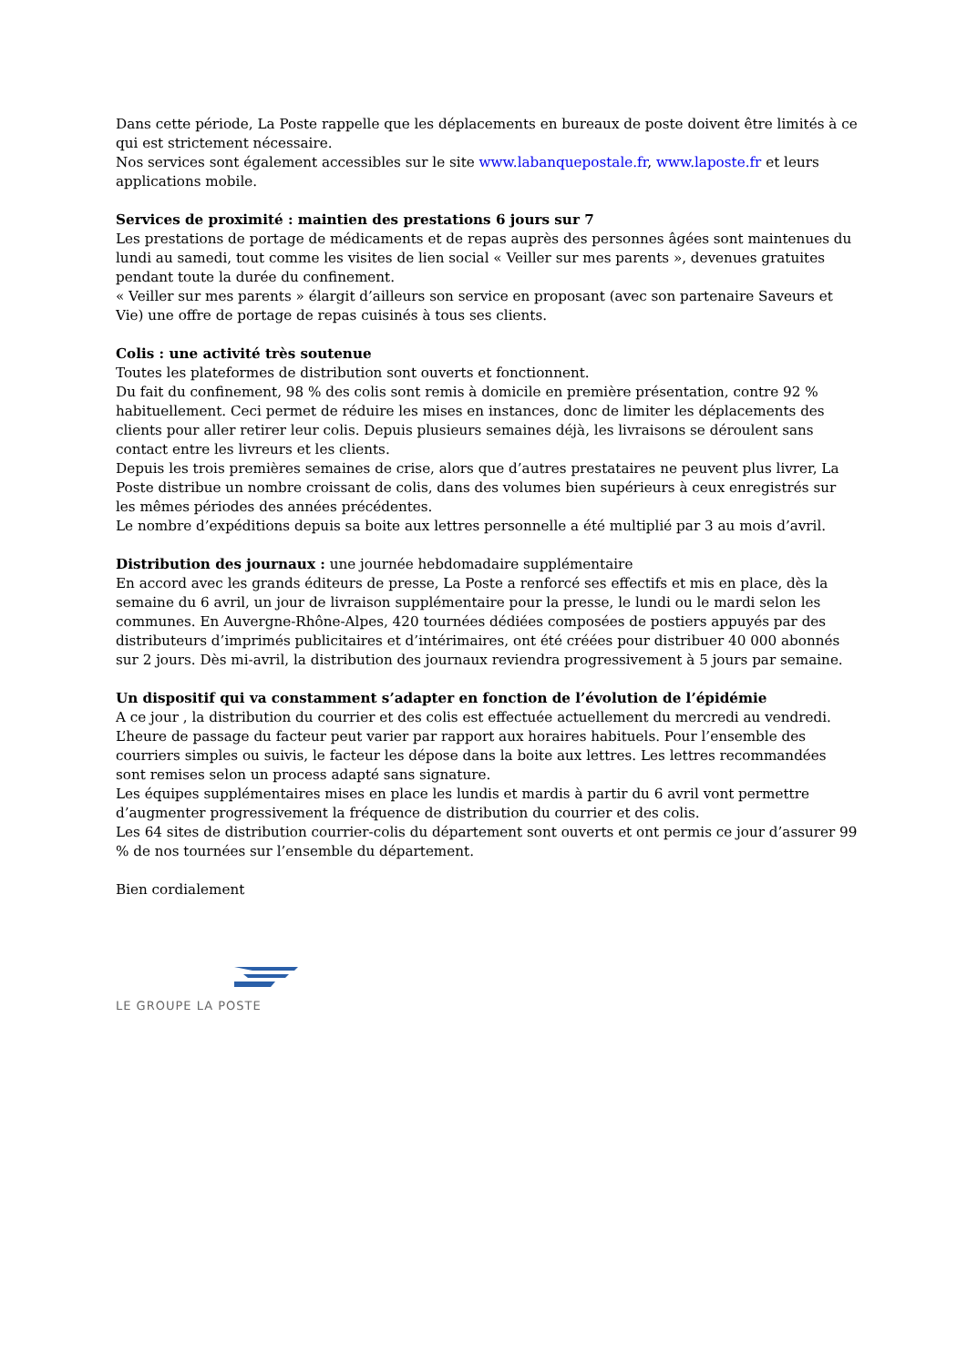Dans cette période, La Poste rappelle que les déplacements en bureaux de poste doivent être limités à ce qui est strictement nécessaire.
Nos services sont également accessibles sur le site www.labanquepostale.fr, www.laposte.fr et leurs applications mobile.
Services de proximité : maintien des prestations 6 jours sur 7
Les prestations de portage de médicaments et de repas auprès des personnes âgées sont maintenues du lundi au samedi, tout comme les visites de lien social « Veiller sur mes parents », devenues gratuites pendant toute la durée du confinement.
« Veiller sur mes parents » élargit d’ailleurs son service en proposant (avec son partenaire Saveurs et Vie) une offre de portage de repas cuisinés à tous ses clients.
Colis : une activité très soutenue
Toutes les plateformes de distribution sont ouverts et fonctionnent.
Du fait du confinement, 98 % des colis sont remis à domicile en première présentation, contre 92 % habituellement. Ceci permet de réduire les mises en instances, donc de limiter les déplacements des clients pour aller retirer leur colis. Depuis plusieurs semaines déjà, les livraisons se déroulent sans contact entre les livreurs et les clients.
Depuis les trois premières semaines de crise, alors que d’autres prestataires ne peuvent plus livrer, La Poste distribue un nombre croissant de colis, dans des volumes bien supérieurs à ceux enregistrés sur les mêmes périodes des années précédentes.
Le nombre d’expéditions depuis sa boite aux lettres personnelle a été multiplié par 3 au mois d’avril.
Distribution des journaux : une journée hebdomadaire supplémentaire
En accord avec les grands éditeurs de presse, La Poste a renforcé ses effectifs et mis en place, dès la semaine du 6 avril, un jour de livraison supplémentaire pour la presse, le lundi ou le mardi selon les communes. En Auvergne-Rhône-Alpes, 420 tournées dédiées composées de postiers appuyés par des distributeurs d’imprimés publicitaires et d’intérimaires, ont été créées pour distribuer 40 000 abonnés sur 2 jours. Dès mi-avril, la distribution des journaux reviendra progressivement à 5 jours par semaine.
Un dispositif qui va constamment s’adapter en fonction de l’évolution de l’épidémie
A ce jour , la distribution du courrier et des colis est effectuée actuellement du mercredi au vendredi. L’heure de passage du facteur peut varier par rapport aux horaires habituels. Pour l’ensemble des courriers simples ou suivis, le facteur les dépose dans la boite aux lettres. Les lettres recommandées sont remises selon un process adapté sans signature.
Les équipes supplémentaires mises en place les lundis et mardis à partir du 6 avril vont permettre d’augmenter progressivement la fréquence de distribution du courrier et des colis.
Les 64 sites de distribution courrier-colis du département sont ouverts et ont permis ce jour d’assurer 99 % de nos tournées sur l’ensemble du département.
Bien cordialement
LE GROUPE LA POSTE